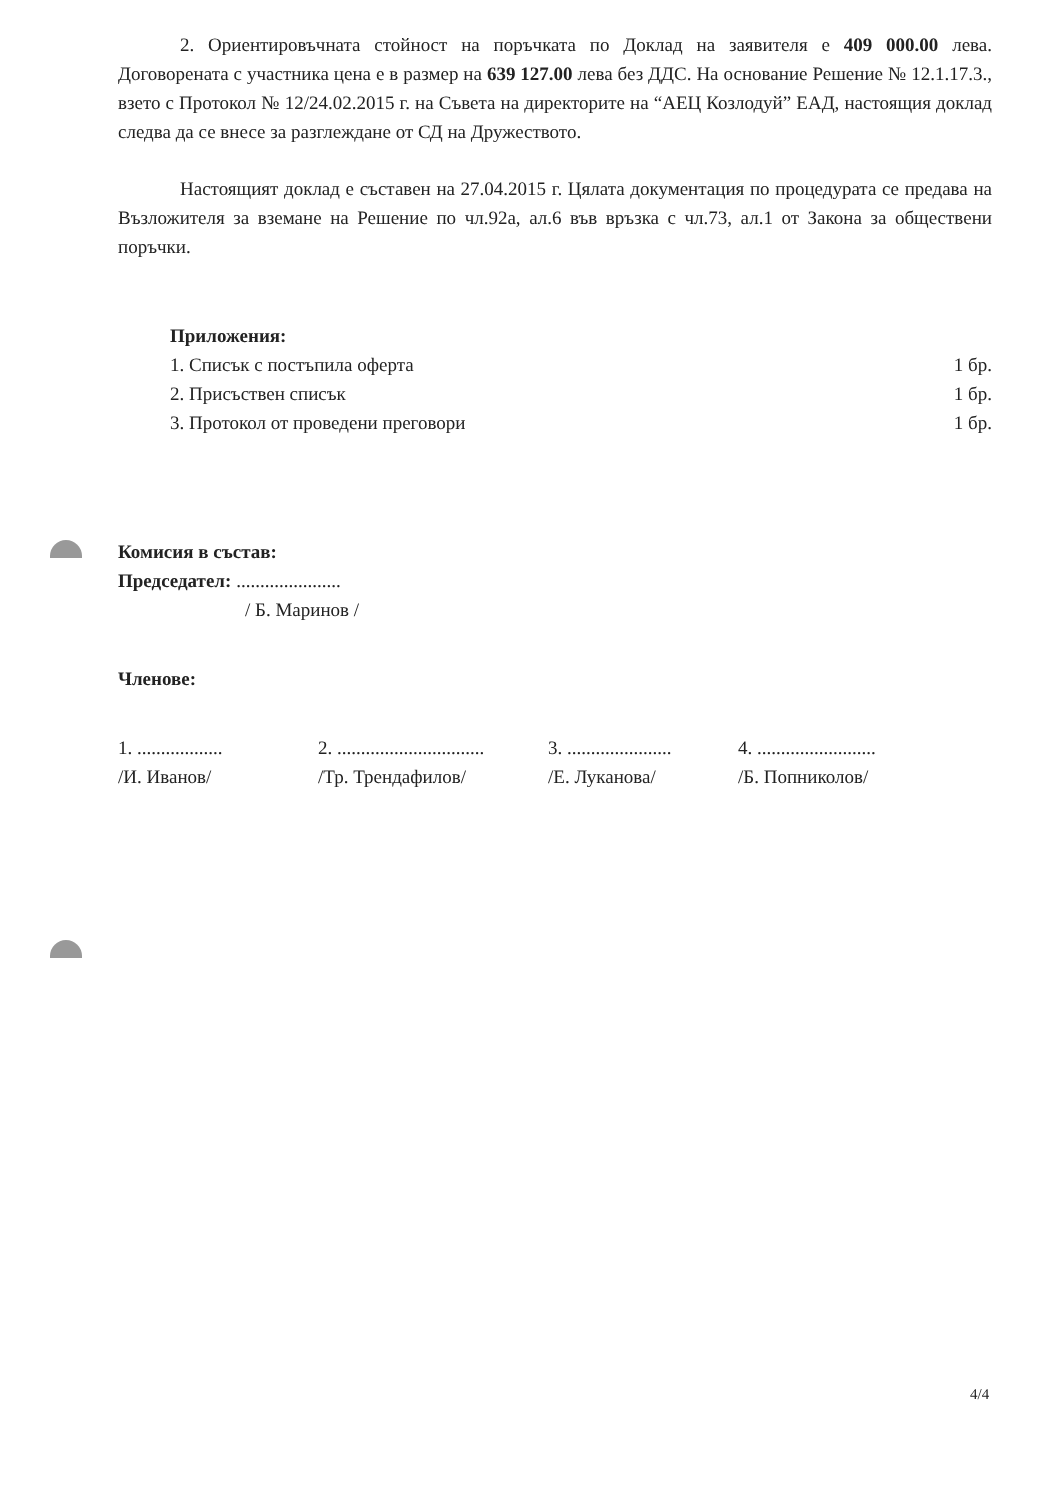2. Ориентировъчната стойност на поръчката по Доклад на заявителя е 409 000.00 лева. Договорената с участника цена е в размер на 639 127.00 лева без ДДС. На основание Решение № 12.1.17.3., взето с Протокол № 12/24.02.2015 г. на Съвета на директорите на “АЕЦ Козлодуй” ЕАД, настоящия доклад следва да се внесе за разглеждане от СД на Дружеството.
Настоящият доклад е съставен на 27.04.2015 г. Цялата документация по процедурата се предава на Възложителя за вземане на Решение по чл.92а, ал.6 във връзка с чл.73, ал.1 от Закона за обществени поръчки.
Приложения:
1. Списък с постъпила оферта 1 бр.
2. Присъствен списък 1 бр.
3. Протокол от проведени преговори 1 бр.
Комисия в състав:
Председател: ......................
/ Б. Маринов /
Членове:
1. ..................
/И. Иванов/
2. ...............................
/Тр. Трендафилов/
3. ......................
/Е. Луканова/
4. .........................
/Б. Попниколов/
4/4